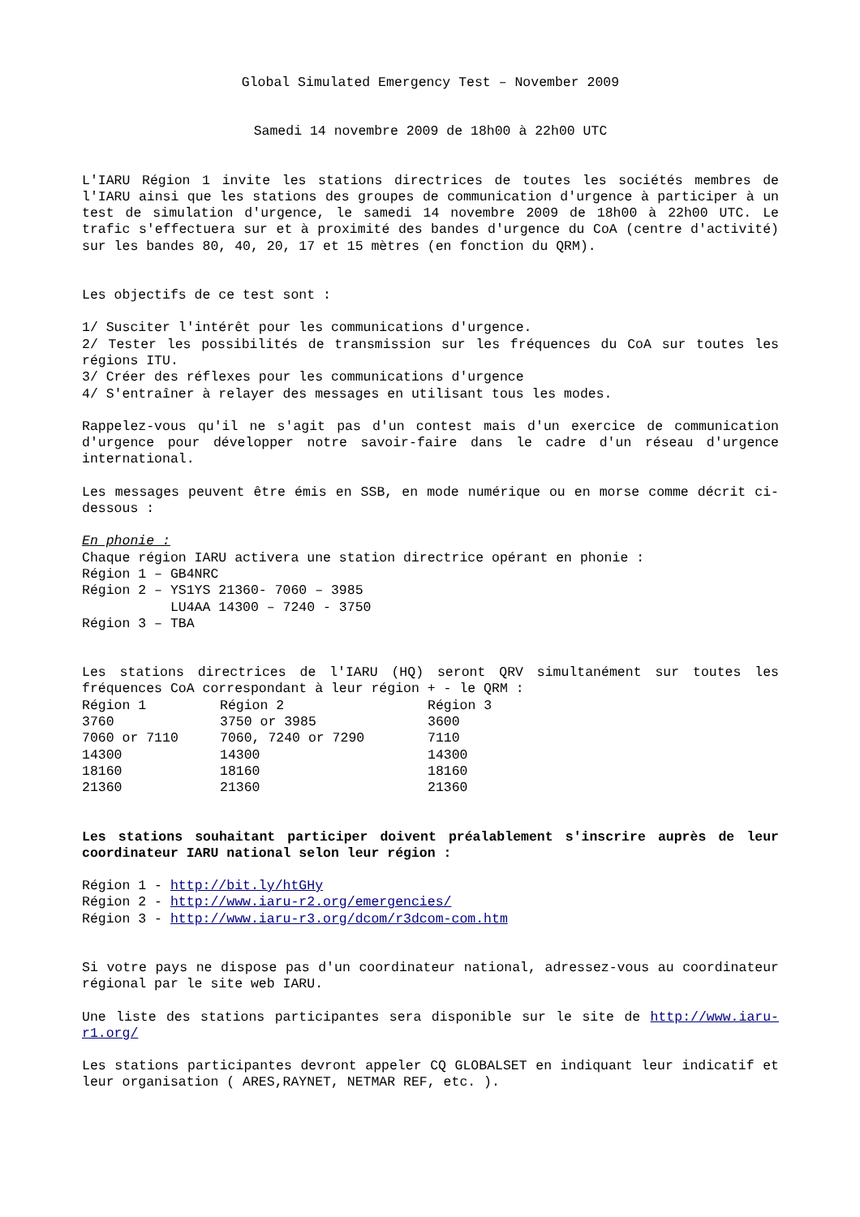Global Simulated Emergency Test – November 2009
Samedi 14 novembre 2009 de 18h00 à 22h00 UTC
L'IARU Région 1 invite les stations directrices de toutes les sociétés membres de l'IARU ainsi que les stations des groupes de communication d'urgence à participer à un test de simulation d'urgence, le samedi 14 novembre 2009 de 18h00 à 22h00 UTC. Le trafic s'effectuera sur et à proximité des bandes d'urgence du CoA (centre d'activité) sur les bandes 80, 40, 20, 17 et 15 mètres (en fonction du QRM).
Les objectifs de ce test sont :
1/ Susciter l'intérêt pour les communications d'urgence.
2/ Tester les possibilités de transmission sur les fréquences du CoA sur toutes les régions ITU.
3/ Créer des réflexes pour les communications d'urgence
4/ S'entraîner à relayer des messages en utilisant tous les modes.
Rappelez-vous qu'il ne s'agit pas d'un contest mais d'un exercice de communication d'urgence pour développer notre savoir-faire dans le cadre d'un réseau d'urgence international.
Les messages peuvent être émis en SSB, en mode numérique ou en morse comme décrit ci-dessous :
En phonie : Chaque région IARU activera une station directrice opérant en phonie : Région 1 – GB4NRC Région 2 – YS1YS 21360- 7060 – 3985 LU4AA 14300 – 7240 - 3750 Région 3 – TBA
Les stations directrices de l'IARU (HQ) seront QRV simultanément sur toutes les fréquences CoA correspondant à leur région + - le QRM :
| Région 1 | Région 2 | Région 3 |
| --- | --- | --- |
| 3760 | 3750 or 3985 | 3600 |
| 7060 or 7110 | 7060, 7240 or 7290 | 7110 |
| 14300 | 14300 | 14300 |
| 18160 | 18160 | 18160 |
| 21360 | 21360 | 21360 |
Les stations souhaitant participer doivent préalablement s'inscrire auprès de leur coordinateur IARU national selon leur région :
Région 1 - http://bit.ly/htGHy
Région 2 - http://www.iaru-r2.org/emergencies/
Région 3 - http://www.iaru-r3.org/dcom/r3dcom-com.htm
Si votre pays ne dispose pas d'un coordinateur national, adressez-vous au coordinateur régional par le site web IARU.
Une liste des stations participantes sera disponible sur le site de http://www.iaru-r1.org/
Les stations participantes devront appeler CQ GLOBALSET en indiquant leur indicatif et leur organisation ( ARES,RAYNET, NETMAR REF, etc. ).